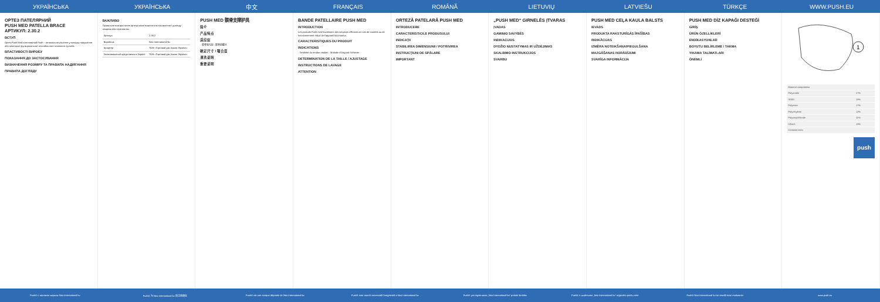УКРАЇНСЬКА УКРАЇНСЬКА 中文 FRANÇAIS ROMÂNĂ LIETUVIŲ LATVIEŠU TÜRKÇE WWW.PUSH.EU
ОРТЕЗ ПАТЕЛЯРНИЙ
PUSH MED PATELLA BRACE
АРТИКУЛ: 2.30.2
ВСТУП
Ортез Push Med пателлярний Push – оптимальне рішення у випадку порушення або невеликої функціональної нестабільності колінного суглоба.
ВЛАСТИВОСТІ ВИРОБУ
ПОКАЗАННЯ ДО ЗАСТОСУВАННЯ
ВИЗНАЧЕННЯ РОЗМІРУ ТА ПРАВИЛА НАДІЯГАННЯ
ПРАВИЛА ДОГЛЯДУ
ВАЖЛИВО
Правильне використання ортеза може вимагати встановлення і догляду лікарем або терапевтом.
| Артикул | 2.30.2 |
| Виробник | Nea International bv |
| Імпортер | ТОВ «Торговий дім Ахмон Україна» |
| Уповноважений представник в Україні | ТОВ «Торговий дім Ахмон Україна» |
PUSH MED 髌骨支撑护具
简介
产品特点
适应症
· 髌骨软化症 · 髌骨肌腱炎
确定尺寸 / 噶合度
清洗说明
重要说明
BANDE PATELLAIRE PUSH MED
INTRODUCTION
Les produits Push med fournissent des solutions efficaces en cas de troubles ou de fonctionnement réduit de l'appareil locomoteur.
CARACTERISTIQUES DU PRODUIT
INDICATIONS
· Tendinite du tendon rotulien · Maladie d'Osgood-Schlatter
DETERMINATION DE LA TAILLE / AJUSTAGE
INSTRUCTIONS DE LAVAGE
ATTENTION
ORTEZĂ PATELARĂ PUSH MED
INTRODUCERE
CARACTERISTICILE PRODUSULUI
INDICAŢII
STABILIREA DIMENSIUNII / POTRIVIREA
INSTRUCŢIUNI DE SPĂLARE
IMPORTANT
„PUSH MED“ GIRNELĖS ĮTVARAS
ĮVADAS
GAMINIO SAVYBĖS
INDIKACIJOS
DYDŽIO NUSTATYMAS IR UŽDĖJIMAS
SKALBIMO INSTRUKCIJOS
SVARBU
PUSH MED CEĻA KAULA BALSTS
IEVADS
PRODUKTA RAKSTURĪGĀS ĪPAŠĪBAS
INDIKĀCIJAS
IZMĒRA NOTEIKŠANA/PIEGULŠANA
MAZGĀŠANAS NORĀDĪJUMI
SVARĪGA INFORMĀCIJA
PUSH MED DİZ KAPAĞI DESTEĞİ
GİRİŞ
ÜRÜN ÖZELLİKLERİ
ENDİKASYONLAR
BOYUTU BELİRLEME / TAKMA
YIKAMA TALİMATLARI
ÖNEMLİ
1
| Material composition | |
| Polyamide | 27% |
| SEBS | 19% |
| Polyester | 17% |
| Polyethylene | 12% |
| Polyvinylchloride | 11% |
| Others | 13% |
| Contains latex | |
push
Push® є торговою маркою Nea International bv
Push® 为 Nea International bv 的注册商标
Push® est une marque déposée de Nea International bv
Push® este marcă comercială înregistrată a Nea International bv
Push® yra registruotas „Nea International bv“ prekės ženklas
Push® ir uzņēmuma „Nea International bv“ reģistrēta preču zīme
Push® Nea International bv'nin tescilli ticari markasıdır
www.push.eu